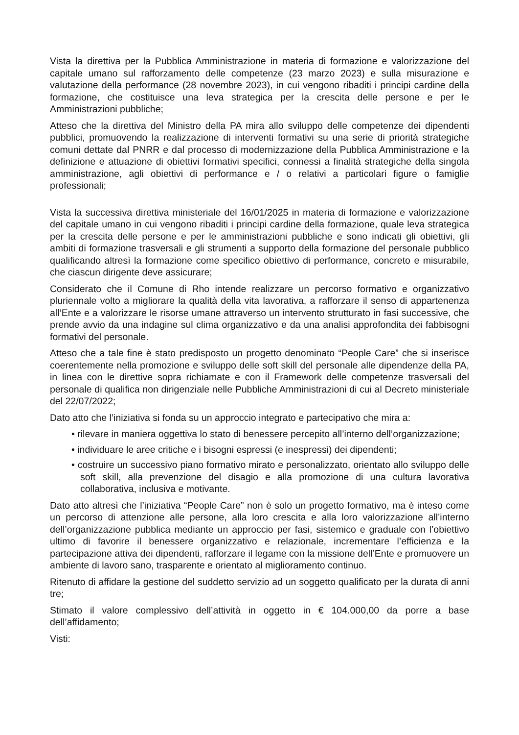Vista la direttiva per la Pubblica Amministrazione in materia di formazione e valorizzazione del capitale umano sul rafforzamento delle competenze (23 marzo 2023) e sulla misurazione e valutazione della performance (28 novembre 2023), in cui vengono ribaditi i principi cardine della formazione, che costituisce una leva strategica per la crescita delle persone e per le Amministrazioni pubbliche;
Atteso che la direttiva del Ministro della PA mira allo sviluppo delle competenze dei dipendenti pubblici, promuovendo la realizzazione di interventi formativi su una serie di priorità strategiche comuni dettate dal PNRR e dal processo di modernizzazione della Pubblica Amministrazione e la definizione e attuazione di obiettivi formativi specifici, connessi a finalità strategiche della singola amministrazione, agli obiettivi di performance e / o relativi a particolari figure o famiglie professionali;
Vista la successiva direttiva ministeriale del 16/01/2025 in materia di formazione e valorizzazione del capitale umano in cui vengono ribaditi i principi cardine della formazione, quale leva strategica per la crescita delle persone e per le amministrazioni pubbliche e sono indicati gli obiettivi, gli ambiti di formazione trasversali e gli strumenti a supporto della formazione del personale pubblico qualificando altresì la formazione come specifico obiettivo di performance, concreto e misurabile, che ciascun dirigente deve assicurare;
Considerato che il Comune di Rho intende realizzare un percorso formativo e organizzativo pluriennale volto a migliorare la qualità della vita lavorativa, a rafforzare il senso di appartenenza all’Ente e a valorizzare le risorse umane attraverso un intervento strutturato in fasi successive, che prende avvio da una indagine sul clima organizzativo e da una analisi approfondita dei fabbisogni formativi del personale.
Atteso che a tale fine è stato predisposto un progetto denominato “People Care” che si inserisce coerentemente nella promozione e sviluppo delle soft skill del personale alle dipendenze della PA, in linea con le direttive sopra richiamate e con il Framework delle competenze trasversali del personale di qualifica non dirigenziale nelle Pubbliche Amministrazioni di cui al Decreto ministeriale del 22/07/2022;
Dato atto che l’iniziativa si fonda su un approccio integrato e partecipativo che mira a:
• rilevare in maniera oggettiva lo stato di benessere percepito all’interno dell’organizzazione;
• individuare le aree critiche e i bisogni espressi (e inespressi) dei dipendenti;
• costruire un successivo piano formativo mirato e personalizzato, orientato allo sviluppo delle soft skill, alla prevenzione del disagio e alla promozione di una cultura lavorativa collaborativa, inclusiva e motivante.
Dato atto altresì che l’iniziativa “People Care” non è solo un progetto formativo, ma è inteso come un percorso di attenzione alle persone, alla loro crescita e alla loro valorizzazione all’interno dell’organizzazione pubblica mediante un approccio per fasi, sistemico e graduale con l’obiettivo ultimo di favorire il benessere organizzativo e relazionale, incrementare l’efficienza e la partecipazione attiva dei dipendenti, rafforzare il legame con la missione dell’Ente e promuovere un ambiente di lavoro sano, trasparente e orientato al miglioramento continuo.
Ritenuto di affidare la gestione del suddetto servizio ad un soggetto qualificato per la durata di anni tre;
Stimato il valore complessivo dell’attività in oggetto in € 104.000,00 da porre a base dell’affidamento;
Visti: